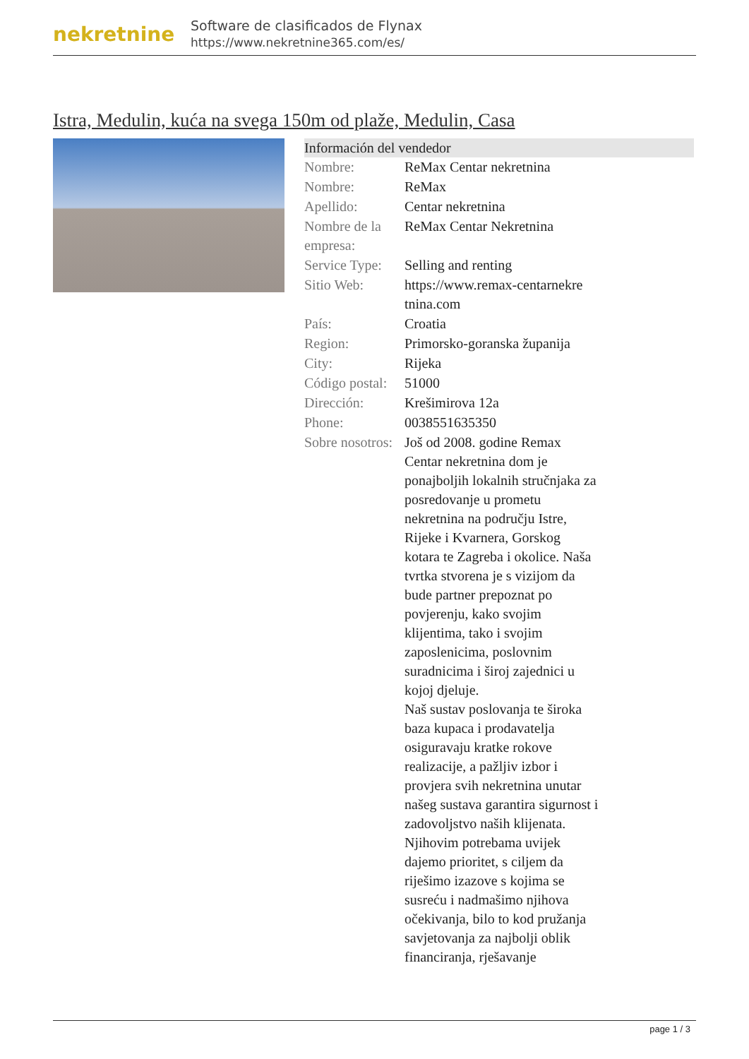nekretnine
Software de clasificados de Flynax
https://www.nekretnine365.com/es/
Istra, Medulin, kuća na svega 150m od plaže, Medulin, Casa
| Información del vendedor | |
| --- | --- |
| Nombre: | ReMax Centar nekretnina |
| Nombre: | ReMax |
| Apellido: | Centar nekretnina |
| Nombre de la empresa: | ReMax Centar Nekretnina |
| Service Type: | Selling and renting |
| Sitio Web: | https://www.remax-centarnekre tnina.com |
| País: | Croatia |
| Region: | Primorsko-goranska županija |
| City: | Rijeka |
| Código postal: | 51000 |
| Dirección: | Krešimirova 12a |
| Phone: | 0038551635350 |
| Sobre nosotros: | Još od 2008. godine Remax Centar nekretnina dom je ponajboljih lokalnih stručnjaka za posredovanje u prometu nekretnina na području Istre, Rijeke i Kvarnera, Gorskog kotara te Zagreba i okolice. Naša tvrtka stvorena je s vizijom da bude partner prepoznat po povjerenju, kako svojim klijentima, tako i svojim zaposlenicima, poslovnim suradnicima i široj zajednici u kojoj djeluje. Naš sustav poslovanja te široka baza kupaca i prodavatelja osiguravaju kratke rokove realizacije, a pažljiv izbor i provjera svih nekretnina unutar našeg sustava garantira sigurnost i zadovoljstvo naših klijenata. Njihovim potrebama uvijek dajemo prioritet, s ciljem da riješimo izazove s kojima se susreću i nadmašimo njihova očekivanja, bilo to kod pružanja savjetovanja za najbolji oblik financiranja, rješavanje |
page 1 / 3